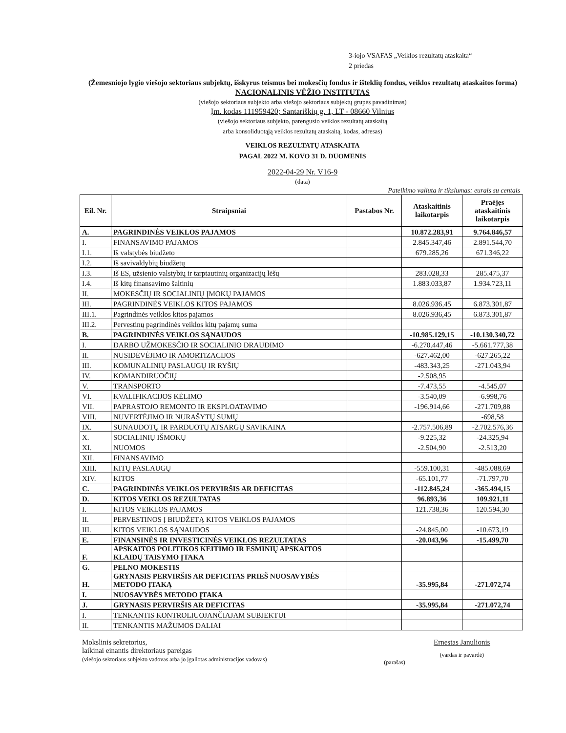3-iojo VSAFAS „Veiklos rezultatų ataskaita“
2 priedas
(Žemesniojo lygio viešojo sektoriaus subjektų, išskyrus teismus bei mokesčių fondus ir išteklių fondus, veiklos rezultatų ataskaitos forma)
NACIONALINIS VĖŽIO INSTITUTAS
(viešojo sektoriaus subjekto arba viešojo sektoriaus subjektų grupės pavadinimas)
Įm. kodas 111959420; Santariškių g. 1, LT - 08660 Vilnius
(viešojo sektoriaus subjekto, parengusio veiklos rezultatų ataskaitą
arba konsoliduotąją veiklos rezultatų ataskaitą, kodas, adresas)
VEIKLOS REZULTATŲ ATASKAITA
PAGAL 2022 M. KOVO 31 D. DUOMENIS
2022-04-29 Nr. V16-9
(data)
Pateikimo valiuta ir tikslumas: eurais su centais
| Eil. Nr. | Straipsniai | Pastabos Nr. | Ataskaitinis laikotarpis | Praėjęs ataskaitinis laikotarpis |
| --- | --- | --- | --- | --- |
| A. | PAGRINDINĖS VEIKLOS PAJAMOS | | 10.872.283,91 | 9.764.846,57 |
| I. | FINANSAVIMO PAJAMOS | | 2.845.347,46 | 2.891.544,70 |
| I.1. | Iš valstybės biudžeto | | 679.285,26 | 671.346,22 |
| I.2. | Iš savivaldybių biudžetų | | | |
| I.3. | Iš ES, užsienio valstybių ir tarptautinių organizacijų lėšų | | 283.028,33 | 285.475,37 |
| I.4. | Iš kitų finansavimo šaltinių | | 1.883.033,87 | 1.934.723,11 |
| II. | MOKESČIŲ IR SOCIALINIŲ ĮMOKŲ PAJAMOS | | | |
| III. | PAGRINDINĖS VEIKLOS KITOS PAJAMOS | | 8.026.936,45 | 6.873.301,87 |
| III.1. | Pagrindinės veiklos kitos pajamos | | 8.026.936,45 | 6.873.301,87 |
| III.2. | Pervestinų pagrindinės veiklos kitų pajamų suma | | | |
| B. | PAGRINDINĖS VEIKLOS SĄNAUDOS | | -10.985.129,15 | -10.130.340,72 |
| I. | DARBO UŽMOKESČIO IR SOCIALINIO DRAUDIMO | | -6.270.447,46 | -5.661.777,38 |
| II. | NUSIDĖVĖJIMO IR AMORTIZACIJOS | | -627.462,00 | -627.265,22 |
| III. | KOMUNALINIŲ PASLAUGŲ IR RYŠIŲ | | -483.343,25 | -271.043,94 |
| IV. | KOMANDIRUOČIŲ | | -2.508,95 | |
| V. | TRANSPORTO | | -7.473,55 | -4.545,07 |
| VI. | KVALIFIKACIJOS KĖLIMO | | -3.540,09 | -6.998,76 |
| VII. | PAPRASTOJO REMONTO IR EKSPLOATAVIMO | | -196.914,66 | -271.709,88 |
| VIII. | NUVERTĖJIMO IR NURAŠYTŲ SUMŲ | | | -698,58 |
| IX. | SUNAUDOTŲ IR PARDUOTŲ ATSARGŲ SAVIKAINA | | -2.757.506,89 | -2.702.576,36 |
| X. | SOCIALINIŲ IŠMOKŲ | | -9.225,32 | -24.325,94 |
| XI. | NUOMOS | | -2.504,90 | -2.513,20 |
| XII. | FINANSAVIMO | | | |
| XIII. | KITŲ PASLAUGŲ | | -559.100,31 | -485.088,69 |
| XIV. | KITOS | | -65.101,77 | -71.797,70 |
| C. | PAGRINDINĖS VEIKLOS PERVIRŠIS AR DEFICITAS | | -112.845,24 | -365.494,15 |
| D. | KITOS VEIKLOS REZULTATAS | | 96.893,36 | 109.921,11 |
| I. | KITOS VEIKLOS PAJAMOS | | 121.738,36 | 120.594,30 |
| II. | PERVESTINOS Į BIUDŽETĄ KITOS VEIKLOS PAJAMOS | | | |
| III. | KITOS VEIKLOS SĄNAUDOS | | -24.845,00 | -10.673,19 |
| E. | FINANSINĖS IR INVESTICINĖS VEIKLOS REZULTATAS | | -20.043,96 | -15.499,70 |
| F. | APSKAITOS POLITIKOS KEITIMO IR ESMINIŲ APSKAITOS KLAIDŲ TAISYMO ĮTAKA | | | |
| G. | PELNO MOKESTIS | | | |
| H. | GRYNASIS PERVIRŠIS AR DEFICITAS PRIEŠ NUOSAVYBĖS METODO ĮTAKĄ | | -35.995,84 | -271.072,74 |
| I. | NUOSAVYBĖS METODO ĮTAKA | | | |
| J. | GRYNASIS PERVIRŠIS AR DEFICITAS | | -35.995,84 | -271.072,74 |
| I. | TENKANTIS KONTROLIUOJANČIAJAM SUBJEKTUI | | | |
| II. | TENKANTIS MAŽUMOS DALIAI | | | |
Mokslinis sekretorius,
laikinai einantis direktoriaus pareigas
(viešojo sektoriaus subjekto vadovas arba jo įgaliotas administracijos vadovas)
(parašas)
Ernestas Janulionis
(vardas ir pavardė)